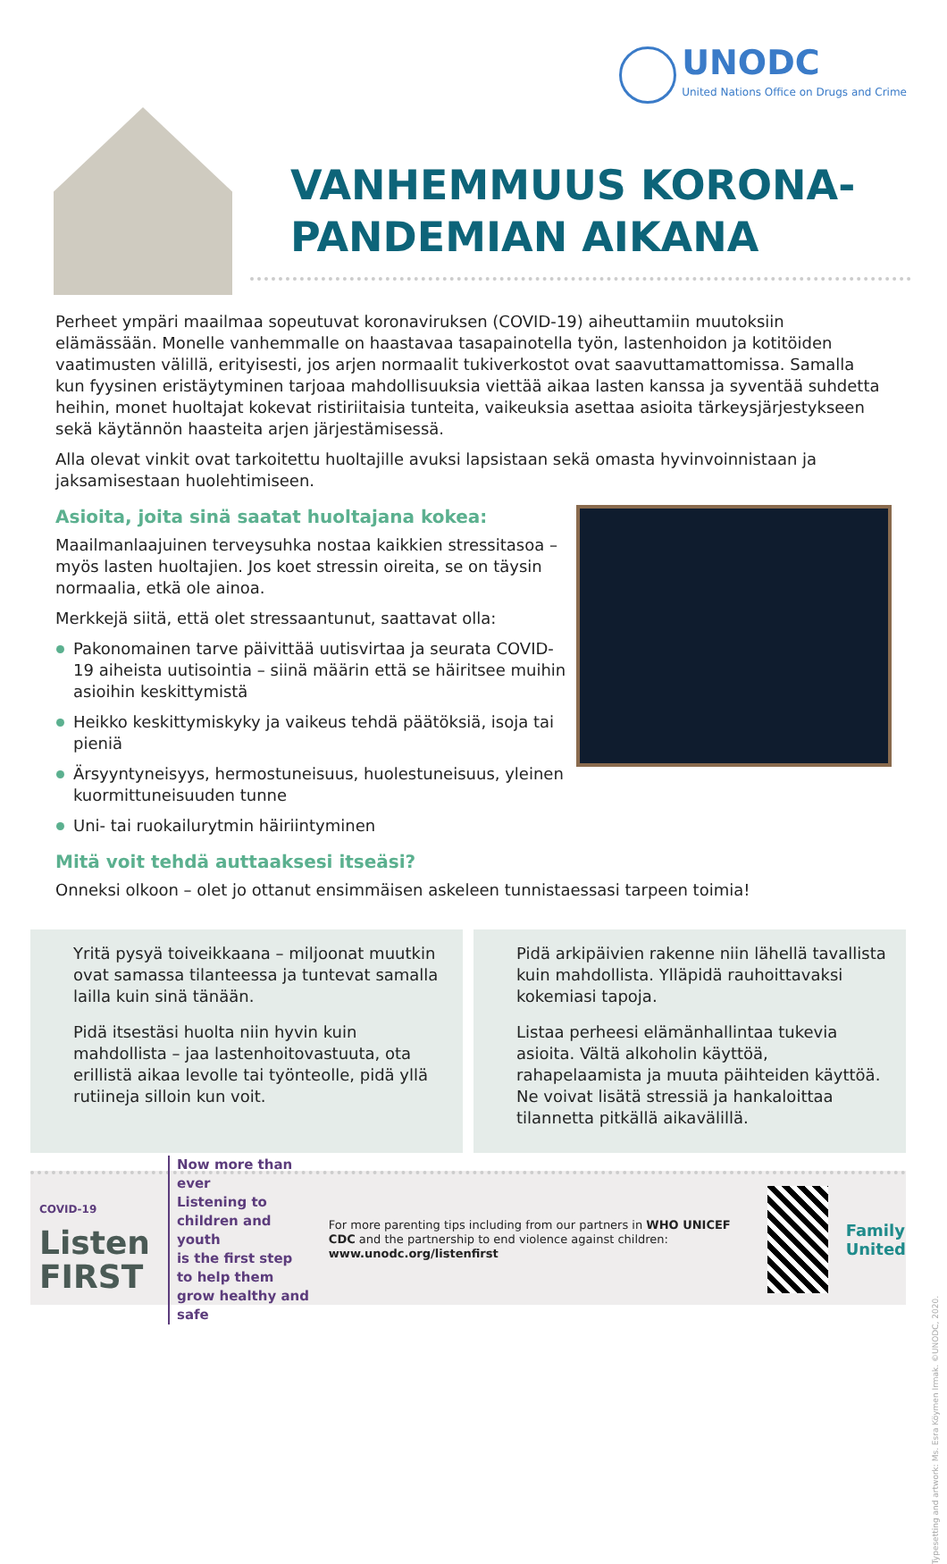UNODC
United Nations Office on Drugs and Crime
VANHEMMUUS KORONA-
PANDEMIAN AIKANA
Perheet ympäri maailmaa sopeutuvat koronaviruksen (COVID-19) aiheuttamiin muutoksiin elämässään. Monelle vanhemmalle on haastavaa tasapainotella työn, lastenhoidon ja kotitöiden vaatimusten välillä, erityisesti, jos arjen normaalit tukiverkostot ovat saavuttamattomissa. Samalla kun fyysinen eristäytyminen tarjoaa mahdollisuuksia viettää aikaa lasten kanssa ja syventää suhdetta heihin, monet huoltajat kokevat ristiriitaisia tunteita, vaikeuksia asettaa asioita tärkeysjärjestykseen sekä käytännön haasteita arjen järjestämisessä.
Alla olevat vinkit ovat tarkoitettu huoltajille avuksi lapsistaan sekä omasta hyvinvoinnistaan ja jaksamisestaan huolehtimiseen.
Asioita, joita sinä saatat huoltajana kokea:
Maailmanlaajuinen terveysuhka nostaa kaikkien stressitasoa – myös lasten huoltajien. Jos koet stressin oireita, se on täysin normaalia, etkä ole ainoa.
Merkkejä siitä, että olet stressaantunut, saattavat olla:
Pakonomainen tarve päivittää uutisvirtaa ja seurata COVID-19 aiheista uutisointia – siinä määrin että se häiritsee muihin asioihin keskittymistä
Heikko keskittymiskyky ja vaikeus tehdä päätöksiä, isoja tai pieniä
Ärsyyntyneisyys, hermostuneisuus, huolestuneisuus, yleinen kuormittuneisuuden tunne
Uni- tai ruokailurytmin häiriintyminen
Mitä voit tehdä auttaaksesi itseäsi?
Onneksi olkoon – olet jo ottanut ensimmäisen askeleen tunnistaessasi tarpeen toimia!
Yritä pysyä toiveikkaana – miljoonat muutkin ovat samassa tilanteessa ja tuntevat samalla lailla kuin sinä tänään.
Pidä itsestäsi huolta niin hyvin kuin mahdollista – jaa lastenhoitovastuuta, ota erillistä aikaa levolle tai työnteolle, pidä yllä rutiineja silloin kun voit.
Pidä arkipäivien rakenne niin lähellä tavallista kuin mahdollista. Ylläpidä rauhoittavaksi kokemiasi tapoja.
Listaa perheesi elämänhallintaa tukevia asioita. Vältä alkoholin käyttöä, rahapelaamista ja muuta päihteiden käyttöä. Ne voivat lisätä stressiä ja hankaloittaa tilannetta pitkällä aikavälillä.
COVID-19 Listen
FIRST
Now more than ever
Listening to children and youth
is the first step to help them
grow healthy and safe
For more parenting tips including from our partners in WHO UNICEF CDC and the partnership to end violence against children:
www.unodc.org/listenfirst
Family
United
Typesetting and artwork: Ms. Esra Köymen Irmak. ©UNODC, 2020.